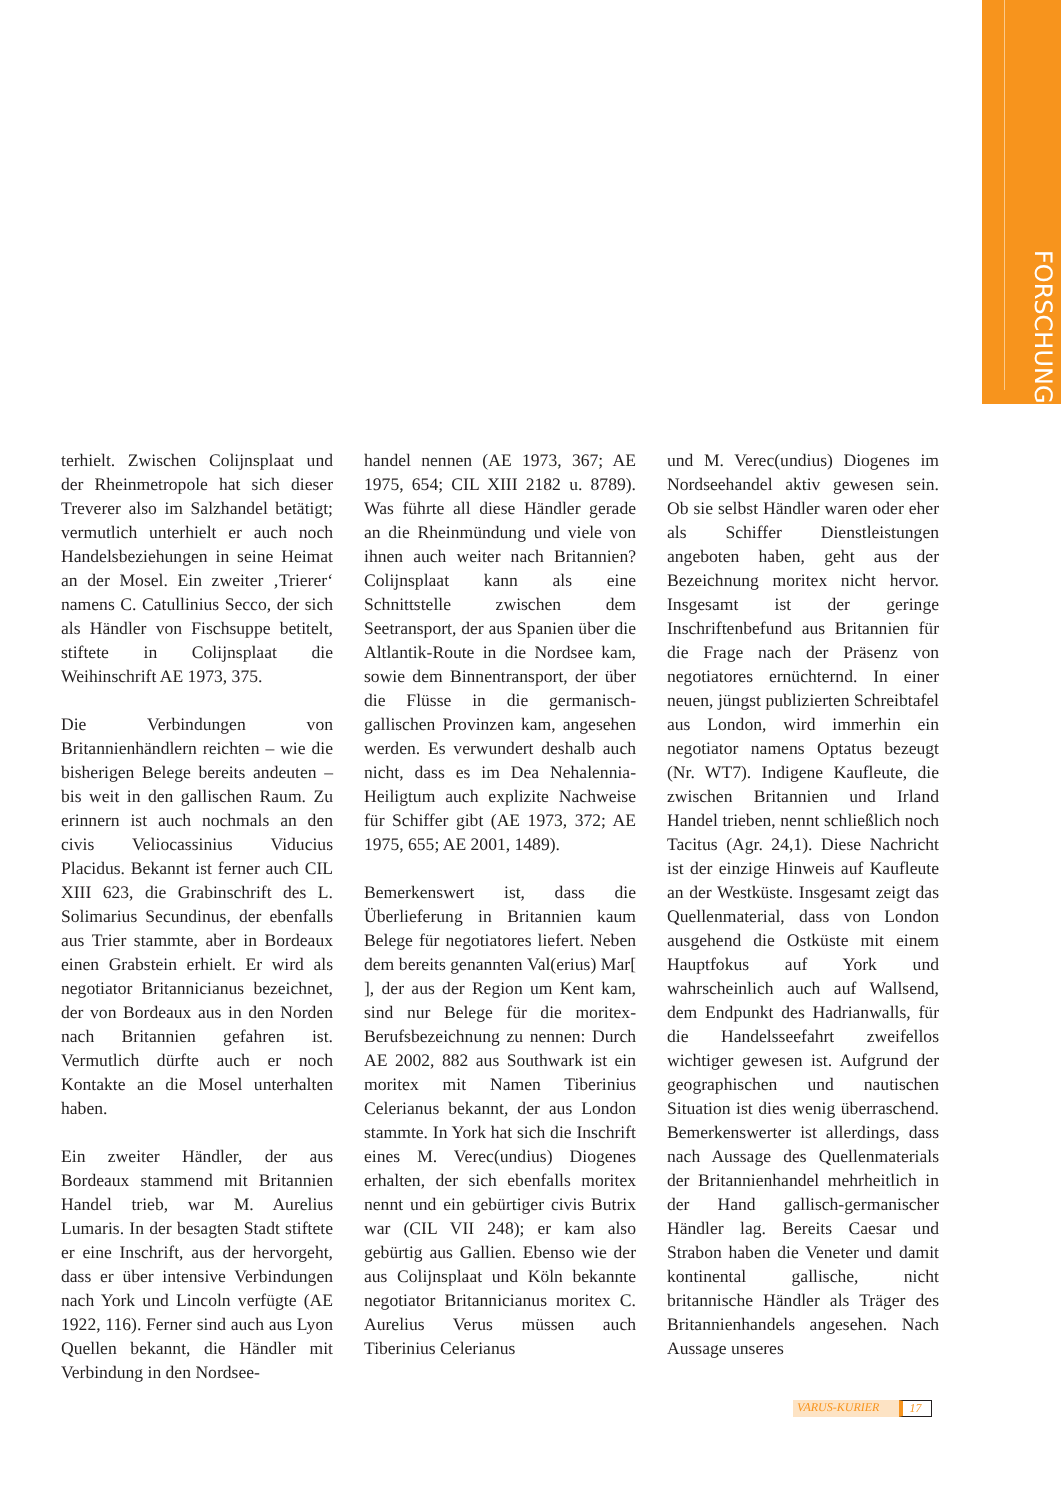FORSCHUNG
terhielt. Zwischen Colijnsplaat und der Rheinmetropole hat sich dieser Treverer also im Salzhandel betätigt; vermutlich unterhielt er auch noch Handelsbeziehungen in seine Heimat an der Mosel. Ein zweiter ‚Trierer‘ namens C. Catullinius Secco, der sich als Händler von Fischsuppe betitelt, stiftete in Colijnsplaat die Weihinschrift AE 1973, 375.
Die Verbindungen von Britannienhändlern reichten – wie die bisherigen Belege bereits andeuten – bis weit in den gallischen Raum. Zu erinnern ist auch nochmals an den civis Veliocassinius Viducius Placidus. Bekannt ist ferner auch CIL XIII 623, die Grabinschrift des L. Solimarius Secundinus, der ebenfalls aus Trier stammte, aber in Bordeaux einen Grabstein erhielt. Er wird als negotiator Britannicianus bezeichnet, der von Bordeaux aus in den Norden nach Britannien gefahren ist. Vermutlich dürfte auch er noch Kontakte an die Mosel unterhalten haben.
Ein zweiter Händler, der aus Bordeaux stammend mit Britannien Handel trieb, war M. Aurelius Lumaris. In der besagten Stadt stiftete er eine Inschrift, aus der hervorgeht, dass er über intensive Verbindungen nach York und Lincoln verfügte (AE 1922, 116). Ferner sind auch aus Lyon Quellen bekannt, die Händler mit Verbindung in den Nordsee-
handel nennen (AE 1973, 367; AE 1975, 654; CIL XIII 2182 u. 8789). Was führte all diese Händler gerade an die Rheinmündung und viele von ihnen auch weiter nach Britannien? Colijnsplaat kann als eine Schnittstelle zwischen dem Seetransport, der aus Spanien über die Altlantik-Route in die Nordsee kam, sowie dem Binnentransport, der über die Flüsse in die germanisch-gallischen Provinzen kam, angesehen werden. Es verwundert deshalb auch nicht, dass es im Dea Nehalennia-Heiligtum auch explizite Nachweise für Schiffer gibt (AE 1973, 372; AE 1975, 655; AE 2001, 1489).
Bemerkenswert ist, dass die Überlieferung in Britannien kaum Belege für negotiatores liefert. Neben dem bereits genannten Val(erius) Mar[ ], der aus der Region um Kent kam, sind nur Belege für die moritex-Berufsbezeichnung zu nennen: Durch AE 2002, 882 aus Southwark ist ein moritex mit Namen Tiberinius Celerianus bekannt, der aus London stammte. In York hat sich die Inschrift eines M. Verec(undius) Diogenes erhalten, der sich ebenfalls moritex nennt und ein gebürtiger civis Butrix war (CIL VII 248); er kam also gebürtig aus Gallien. Ebenso wie der aus Colijnsplaat und Köln bekannte negotiator Britannicianus moritex C. Aurelius Verus müssen auch Tiberinius Celerianus
und M. Verec(undius) Diogenes im Nordseehandel aktiv gewesen sein. Ob sie selbst Händler waren oder eher als Schiffer Dienstleistungen angeboten haben, geht aus der Bezeichnung moritex nicht hervor. Insgesamt ist der geringe Inschriftenbefund aus Britannien für die Frage nach der Präsenz von negotiatores ernüchternd. In einer neuen, jüngst publizierten Schreibtafel aus London, wird immerhin ein negotiator namens Optatus bezeugt (Nr. WT7). Indigene Kaufleute, die zwischen Britannien und Irland Handel trieben, nennt schließlich noch Tacitus (Agr. 24,1). Diese Nachricht ist der einzige Hinweis auf Kaufleute an der Westküste. Insgesamt zeigt das Quellenmaterial, dass von London ausgehend die Ostküste mit einem Hauptfokus auf York und wahrscheinlich auch auf Wallsend, dem Endpunkt des Hadrianwalls, für die Handelsseefahrt zweifellos wichtiger gewesen ist. Aufgrund der geographischen und nautischen Situation ist dies wenig überraschend. Bemerkenswerter ist allerdings, dass nach Aussage des Quellenmaterials der Britannienhandel mehrheitlich in der Hand gallisch-germanischer Händler lag. Bereits Caesar und Strabon haben die Veneter und damit kontinental gallische, nicht britannische Händler als Träger des Britannienhandels angesehen. Nach Aussage unseres
VARUS-KURIER 17